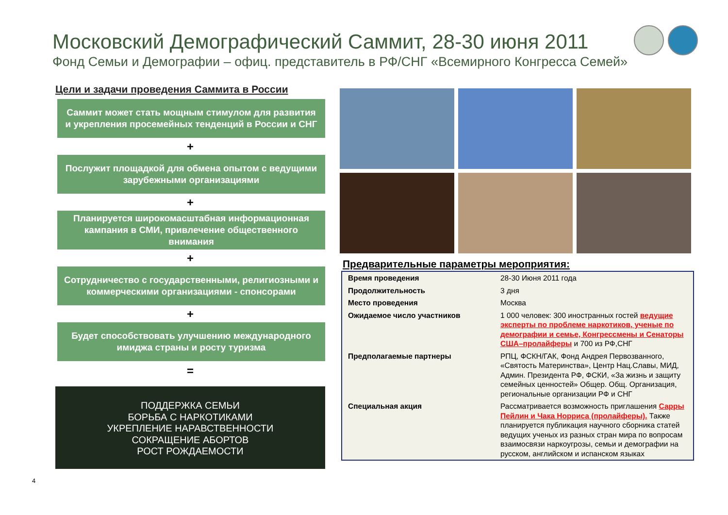Московский Демографический Саммит, 28-30 июня 2011
Фонд Семьи и Демографии – офиц. представитель в РФ/СНГ «Всемирного Конгресса Семей»
Цели и задачи проведения Саммита в России
Саммит может стать мощным стимулом для развития и укрепления просемейных тенденций в России и СНГ
+
Послужит площадкой для обмена опытом с ведущими зарубежными организациями
+
Планируется широкомасштабная информационная кампания в СМИ, привлечение общественного внимания
+
Сотрудничество с государственными, религиозными и коммерческими организациями - спонсорами
+
Будет способствовать улучшению международного имиджа страны и росту туризма
=
ПОДДЕРЖКА СЕМЬИ
БОРЬБА С НАРКОТИКАМИ
УКРЕПЛЕНИЕ НАРАВСТВЕННОСТИ
СОКРАЩЕНИЕ АБОРТОВ
РОСТ РОЖДАЕМОСТИ
Предварительные параметры мероприятия:
| Время проведения | 28-30 Июня 2011 года |
| Продолжительность | 3 дня |
| Место проведения | Москва |
| Ожидаемое число участников | 1 000 человек: 300 иностранных гостей ведущие эксперты по проблеме наркотиков, ученые по демографии и семье, Конгрессмены и Сенаторы США–пролайферы и 700 из РФ,СНГ |
| Предполагаемые партнеры | РПЦ, ФСКН/ГАК, Фонд Андрея Первозванного, «Святость Материнства», Центр Нац.Славы, МИД, Админ. Президента РФ, ФСКИ, «За жизнь и защиту семейных ценностей» Общер. Общ. Организация, региональные организации РФ и СНГ |
| Специальная акция | Рассматривается возможность приглашения Сарры Пейлин и Чака Норриса (пролайферы). Также планируется публикация научного сборника статей ведущих ученых из разных стран мира по вопросам взаимосвязи наркоугрозы, семьи и демографии на русском, английском и испанском языках |
4